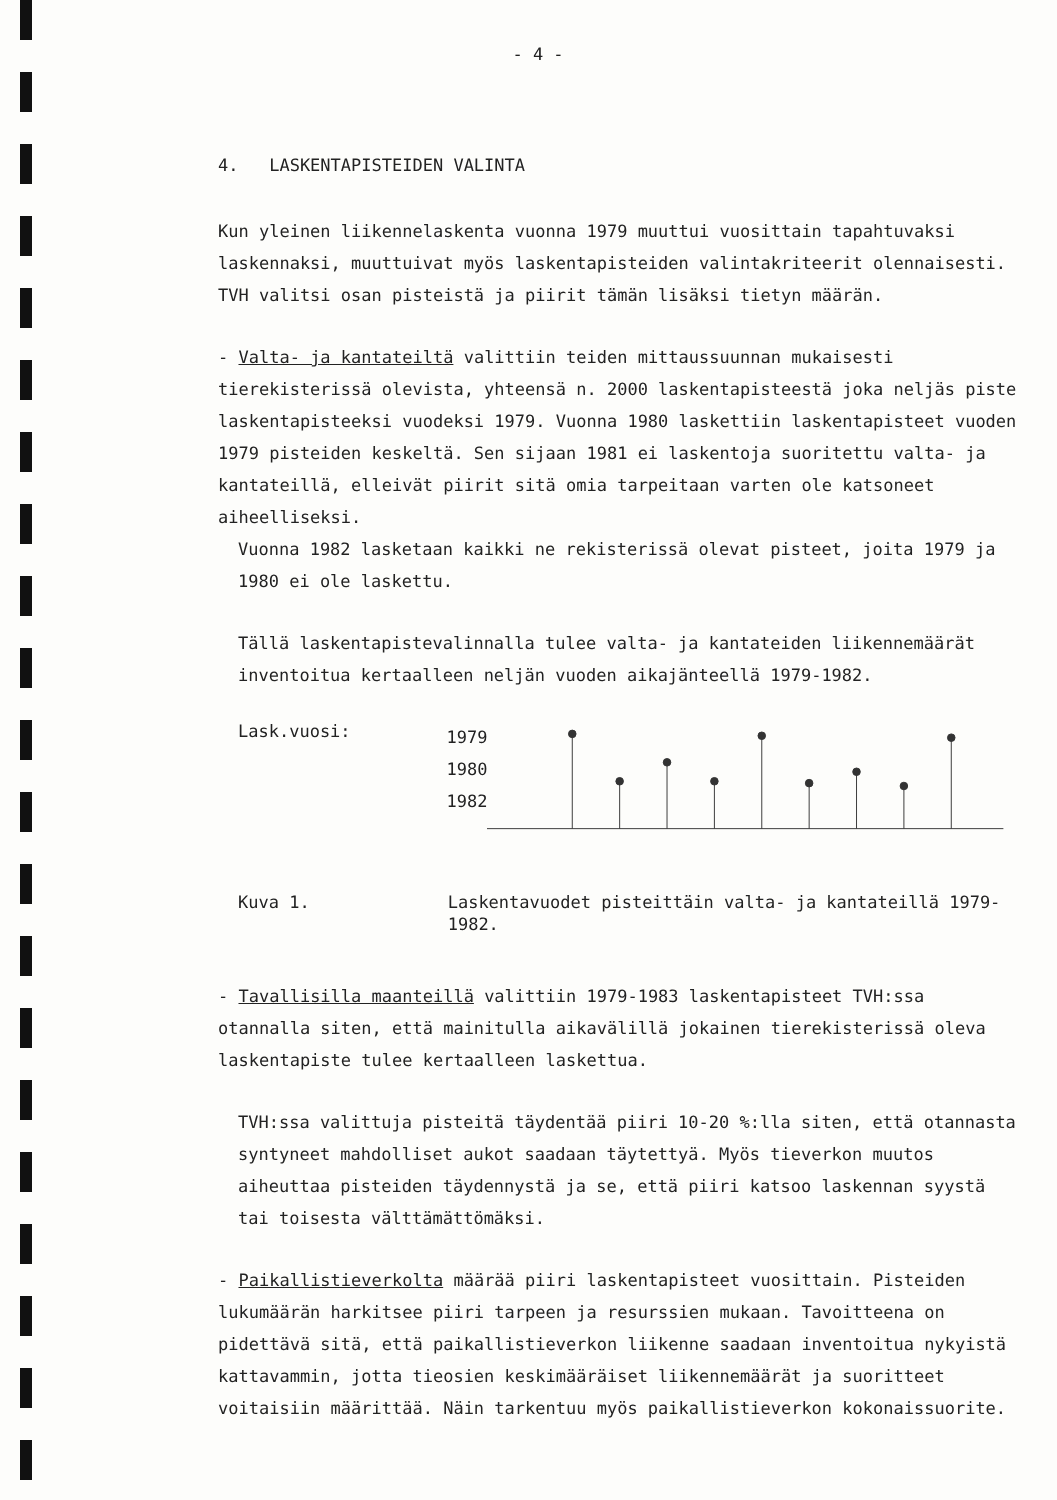- 4 -
4. LASKENTAPISTEIDEN VALINTA
Kun yleinen liikennelaskenta vuonna 1979 muuttui vuosittain tapahtuvaksi laskennaksi, muuttuivat myös laskentapisteiden valintakriteerit olennaisesti. TVH valitsi osan pisteistä ja piirit tämän lisäksi tietyn määrän.
- Valta- ja kantateiltä valittiin teiden mittaussuunnan mukaisesti tierekisterissä olevista, yhteensä n. 2000 laskentapisteestä joka neljäs piste laskentapisteeksi vuodeksi 1979. Vuonna 1980 laskettiin laskentapisteet vuoden 1979 pisteiden keskeltä. Sen sijaan 1981 ei laskentoja suoritettu valta- ja kantateillä, elleivät piirit sitä omia tarpeitaan varten ole katsoneet aiheelliseksi.
Vuonna 1982 lasketaan kaikki ne rekisterissä olevat pisteet, joita 1979 ja 1980 ei ole laskettu.
Tällä laskentapistevalinnalla tulee valta- ja kantateiden liikennemäärät inventoitua kertaalleen neljän vuoden aikajänteellä 1979-1982.
Lask.vuosi:
1979
1980
1982
Kuva 1. Laskentavuodet pisteittäin valta- ja kantateillä 1979-1982.
- Tavallisilla maanteillä valittiin 1979-1983 laskentapisteet TVH:ssa otannalla siten, että mainitulla aikavälillä jokainen tierekisterissä oleva laskentapiste tulee kertaalleen laskettua.
TVH:ssa valittuja pisteitä täydentää piiri 10-20 %:lla siten, että otannasta syntyneet mahdolliset aukot saadaan täytettyä. Myös tieverkon muutos aiheuttaa pisteiden täydennystä ja se, että piiri katsoo laskennan syystä tai toisesta välttämättömäksi.
- Paikallistieverkolta määrää piiri laskentapisteet vuosittain. Pisteiden lukumäärän harkitsee piiri tarpeen ja resurssien mukaan. Tavoitteena on pidettävä sitä, että paikallistieverkon liikenne saadaan inventoitua nykyistä kattavammin, jotta tieosien keskimääräiset liikennemäärät ja suoritteet voitaisiin määrittää. Näin tarkentuu myös paikallistieverkon kokonaissuorite.